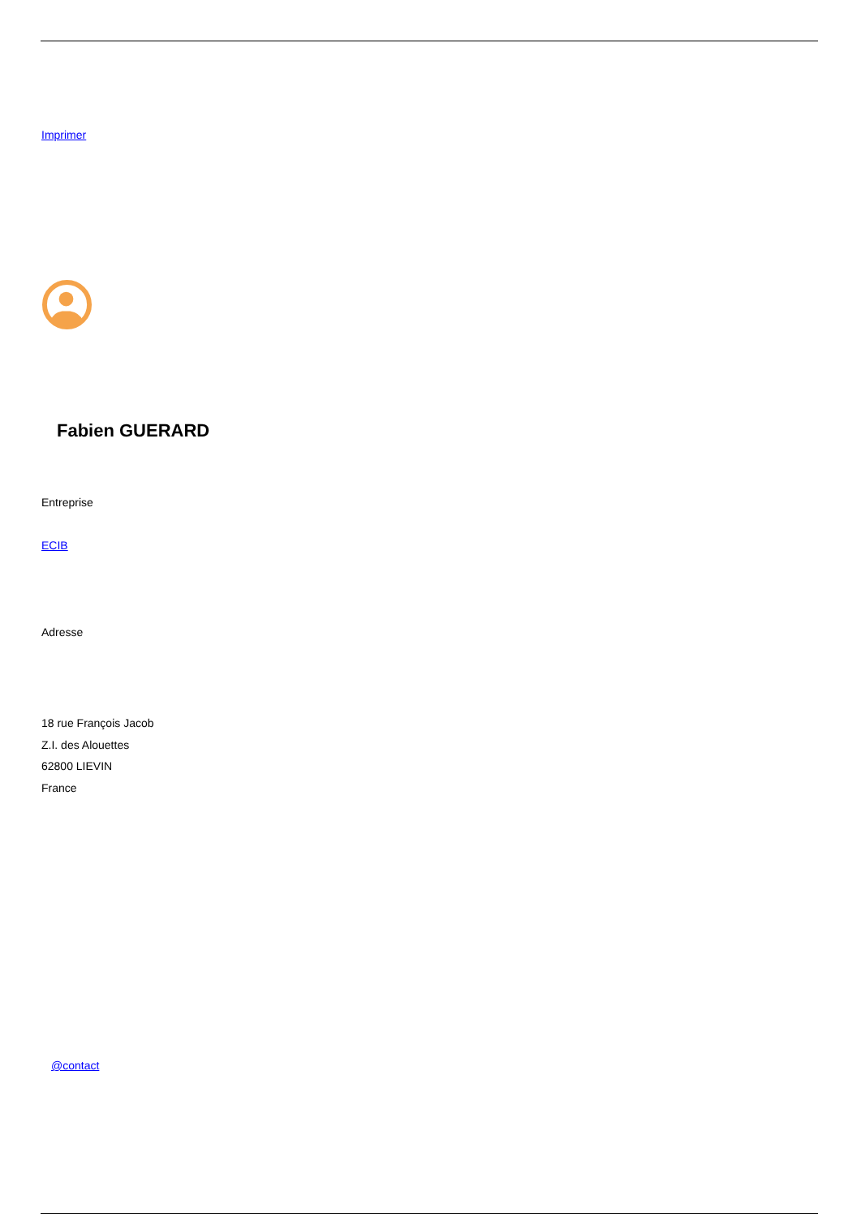Imprimer
Fabien GUERARD
Entreprise
ECIB
Adresse
18 rue François Jacob
Z.I. des Alouettes
62800 LIEVIN
France
@contact